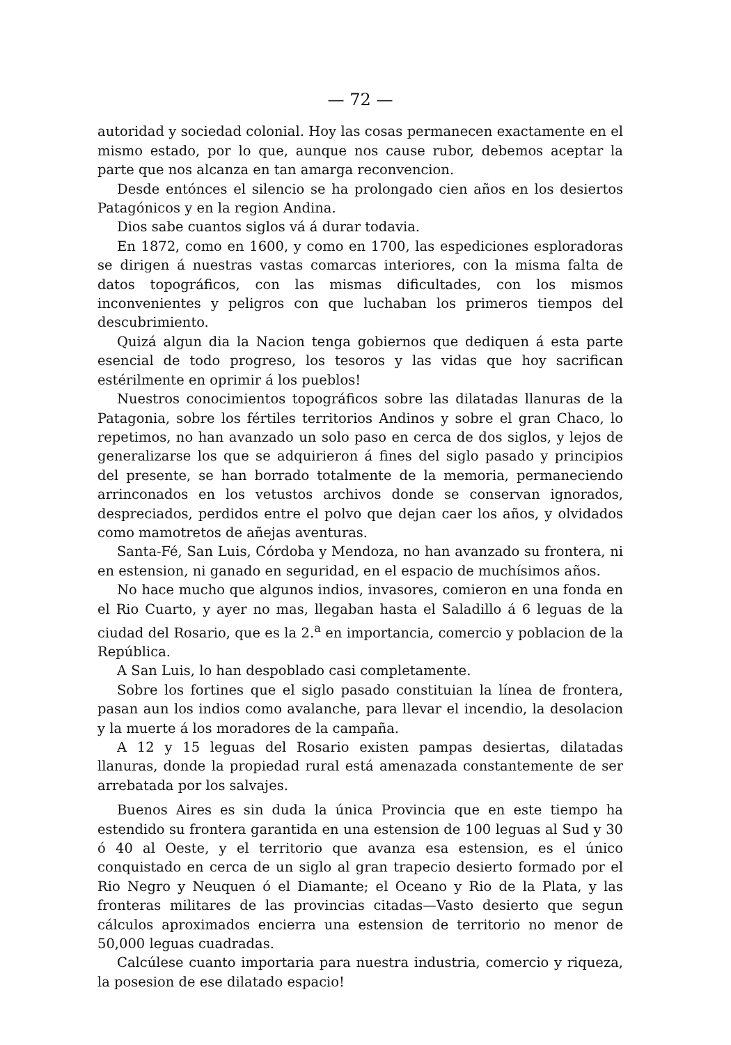— 72 —
autoridad y sociedad colonial. Hoy las cosas permanecen exactamente en el mismo estado, por lo que, aunque nos cause rubor, debemos aceptar la parte que nos alcanza en tan amarga reconvencion.
Desde entónces el silencio se ha prolongado cien años en los desiertos Patagónicos y en la region Andina.
Dios sabe cuantos siglos vá á durar todavia.
En 1872, como en 1600, y como en 1700, las espediciones esploradoras se dirigen á nuestras vastas comarcas interiores, con la misma falta de datos topográficos, con las mismas dificultades, con los mismos inconvenientes y peligros con que luchaban los primeros tiempos del descubrimiento.
Quizá algun dia la Nacion tenga gobiernos que dediquen á esta parte esencial de todo progreso, los tesoros y las vidas que hoy sacrifican estérilmente en oprimir á los pueblos!
Nuestros conocimientos topográficos sobre las dilatadas llanuras de la Patagonia, sobre los fértiles territorios Andinos y sobre el gran Chaco, lo repetimos, no han avanzado un solo paso en cerca de dos siglos, y lejos de generalizarse los que se adquirieron á fines del siglo pasado y principios del presente, se han borrado totalmente de la memoria, permaneciendo arrinconados en los vetustos archivos donde se conservan ignorados, despreciados, perdidos entre el polvo que dejan caer los años, y olvidados como mamotretos de añejas aventuras.
Santa-Fé, San Luis, Córdoba y Mendoza, no han avanzado su frontera, ni en estension, ni ganado en seguridad, en el espacio de muchísimos años.
No hace mucho que algunos indios, invasores, comieron en una fonda en el Rio Cuarto, y ayer no mas, llegaban hasta el Saladillo á 6 leguas de la ciudad del Rosario, que es la 2.<sup>a</sup> en importancia, comercio y poblacion de la República.
A San Luis, lo han despoblado casi completamente.
Sobre los fortines que el siglo pasado constituian la línea de frontera, pasan aun los indios como avalanche, para llevar el incendio, la desolacion y la muerte á los moradores de la campaña.
A 12 y 15 leguas del Rosario existen pampas desiertas, dilatadas llanuras, donde la propiedad rural está amenazada constantemente de ser arrebatada por los salvajes.
Buenos Aires es sin duda la única Provincia que en este tiempo ha estendido su frontera garantida en una estension de 100 leguas al Sud y 30 ó 40 al Oeste, y el territorio que avanza esa estension, es el único conquistado en cerca de un siglo al gran trapecio desierto formado por el Rio Negro y Neuquen ó el Diamante; el Oceano y Rio de la Plata, y las fronteras militares de las provincias citadas—Vasto desierto que segun cálculos aproximados encierra una estension de territorio no menor de 50,000 leguas cuadradas.
Calcúlese cuanto importaria para nuestra industria, comercio y riqueza, la posesion de ese dilatado espacio!